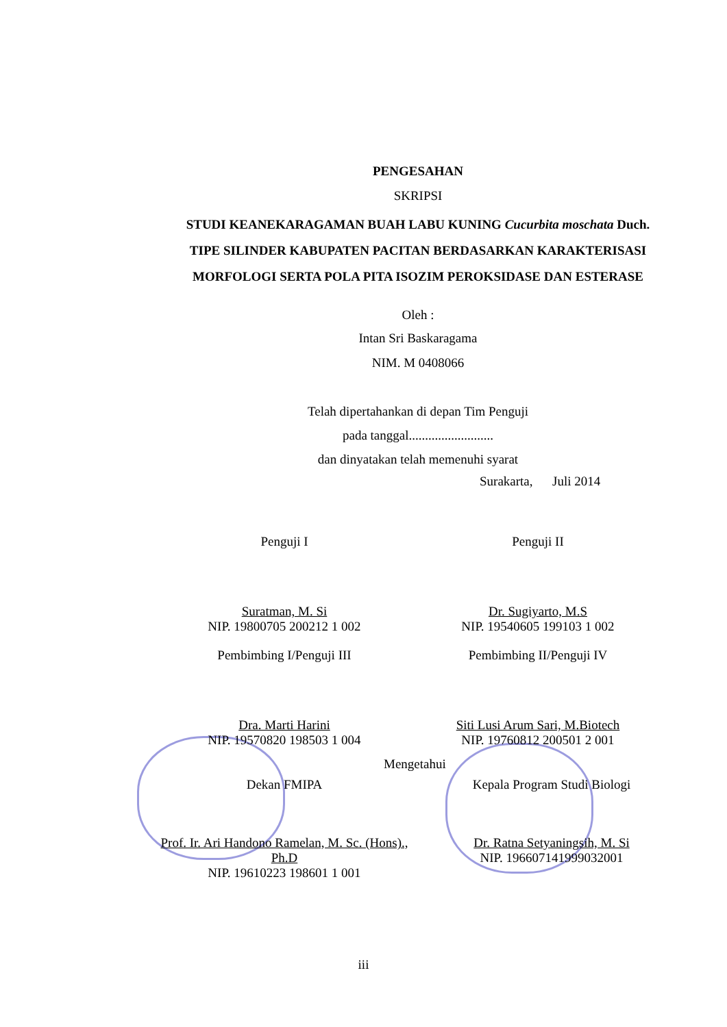PENGESAHAN
SKRIPSI
STUDI KEANEKARAGAMAN BUAH LABU KUNING Cucurbita moschata Duch. TIPE SILINDER KABUPATEN PACITAN BERDASARKAN KARAKTERISASI MORFOLOGI SERTA POLA PITA ISOZIM PEROKSIDASE DAN ESTERASE
Oleh :
Intan Sri Baskaragama
NIM. M 0408066
Telah dipertahankan di depan Tim Penguji
pada tanggal..........................
dan dinyatakan telah memenuhi syarat
Surakarta, Juli 2014
Penguji I Penguji II
Suratman, M. Si
NIP. 19800705 200212 1 002
Dr. Sugiyarto, M.S
NIP. 19540605 199103 1 002
Pembimbing I/Penguji III Pembimbing II/Penguji IV
Dra. Marti Harini
NIP. 19570820 198503 1 004
Siti Lusi Arum Sari, M.Biotech
NIP. 19760812 200501 2 001
Mengetahui
Dekan FMIPA Kepala Program Studi Biologi
Prof. Ir. Ari Handono Ramelan, M. Sc. (Hons)., Ph.D
NIP. 19610223 198601 1 001
Dr. Ratna Setyaningsih, M. Si
NIP. 196607141999032001
iii